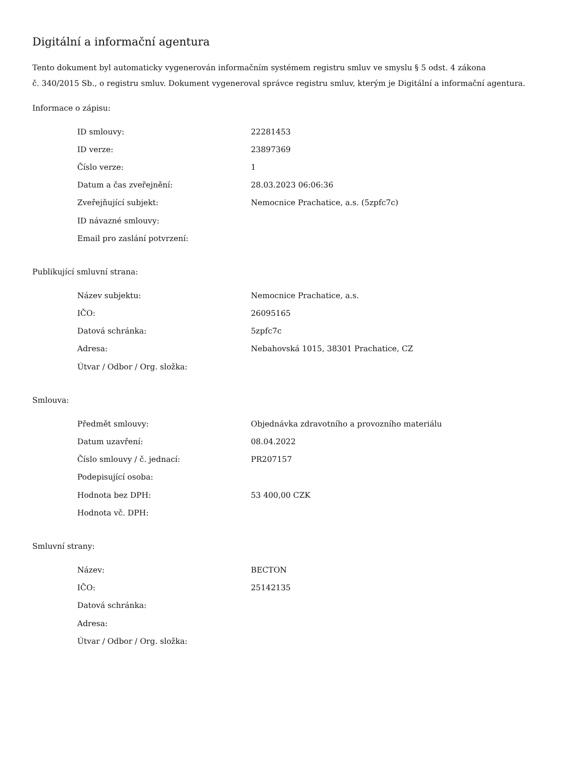Digitální a informační agentura
Tento dokument byl automaticky vygenerován informačním systémem registru smluv ve smyslu § 5 odst. 4 zákona
č. 340/2015 Sb., o registru smluv. Dokument vygeneroval správce registru smluv, kterým je Digitální a informační agentura.
Informace o zápisu:
| ID smlouvy: | 22281453 |
| ID verze: | 23897369 |
| Číslo verze: | 1 |
| Datum a čas zveřejnění: | 28.03.2023 06:06:36 |
| Zveřejňující subjekt: | Nemocnice Prachatice, a.s. (5zpfc7c) |
| ID návazné smlouvy: | |
| Email pro zaslání potvrzení: | |
Publikující smluvní strana:
| Název subjektu: | Nemocnice Prachatice, a.s. |
| IČO: | 26095165 |
| Datová schránka: | 5zpfc7c |
| Adresa: | Nebahovská 1015, 38301 Prachatice, CZ |
| Útvar / Odbor / Org. složka: | |
Smlouva:
| Předmět smlouvy: | Objednávka zdravotního a provozního materiálu |
| Datum uzavření: | 08.04.2022 |
| Číslo smlouvy / č. jednací: | PR207157 |
| Podepisující osoba: | |
| Hodnota bez DPH: | 53 400,00 CZK |
| Hodnota vč. DPH: | |
Smluvní strany:
| Název: | BECTON |
| IČO: | 25142135 |
| Datová schránka: | |
| Adresa: | |
| Útvar / Odbor / Org. složka: | |